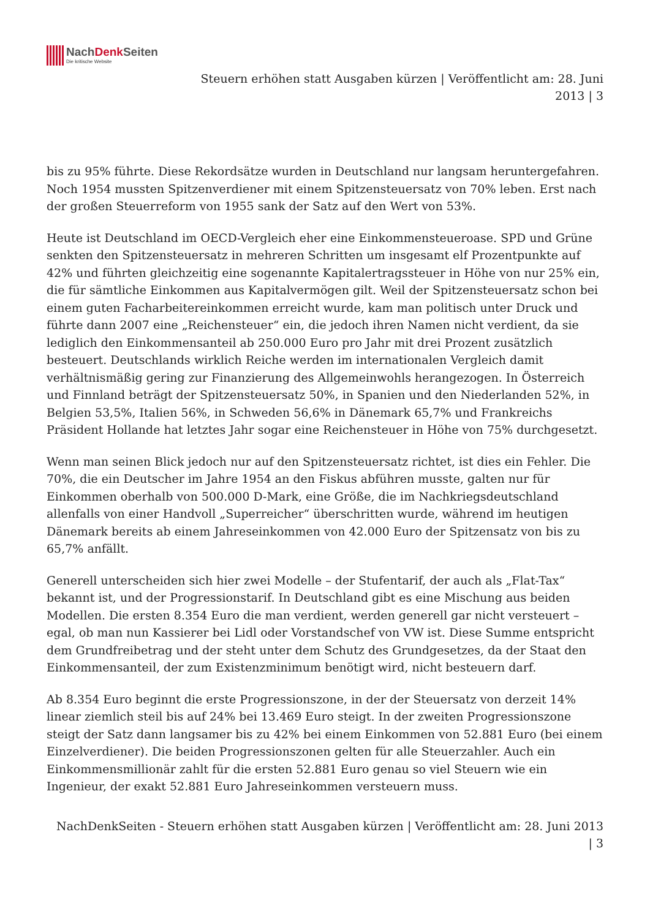NachDenk Seiten
Die kritische Website
Steuern erhöhen statt Ausgaben kürzen | Veröffentlicht am: 28. Juni
2013 | 3
bis zu 95% führte. Diese Rekordsätze wurden in Deutschland nur langsam heruntergefahren. Noch 1954 mussten Spitzenverdiener mit einem Spitzensteuersatz von 70% leben. Erst nach der großen Steuerreform von 1955 sank der Satz auf den Wert von 53%.
Heute ist Deutschland im OECD-Vergleich eher eine Einkommensteueroase. SPD und Grüne senkten den Spitzensteuersatz in mehreren Schritten um insgesamt elf Prozentpunkte auf 42% und führten gleichzeitig eine sogenannte Kapitalertragssteuer in Höhe von nur 25% ein, die für sämtliche Einkommen aus Kapitalvermögen gilt. Weil der Spitzensteuersatz schon bei einem guten Facharbeitereinkommen erreicht wurde, kam man politisch unter Druck und führte dann 2007 eine „Reichensteuer“ ein, die jedoch ihren Namen nicht verdient, da sie lediglich den Einkommensanteil ab 250.000 Euro pro Jahr mit drei Prozent zusätzlich besteuert. Deutschlands wirklich Reiche werden im internationalen Vergleich damit verhältnismäßig gering zur Finanzierung des Allgemeinwohls herangezogen. In Österreich und Finnland beträgt der Spitzensteuersatz 50%, in Spanien und den Niederlanden 52%, in Belgien 53,5%, Italien 56%, in Schweden 56,6% in Dänemark 65,7% und Frankreichs Präsident Hollande hat letztes Jahr sogar eine Reichensteuer in Höhe von 75% durchgesetzt.
Wenn man seinen Blick jedoch nur auf den Spitzensteuersatz richtet, ist dies ein Fehler. Die 70%, die ein Deutscher im Jahre 1954 an den Fiskus abführen musste, galten nur für Einkommen oberhalb von 500.000 D-Mark, eine Größe, die im Nachkriegsdeutschland allenfalls von einer Handvoll „Superreicher“ überschritten wurde, während im heutigen Dänemark bereits ab einem Jahreseinkommen von 42.000 Euro der Spitzensatz von bis zu 65,7% anfällt.
Generell unterscheiden sich hier zwei Modelle – der Stufentarif, der auch als „Flat-Tax“ bekannt ist, und der Progressionstarif. In Deutschland gibt es eine Mischung aus beiden Modellen. Die ersten 8.354 Euro die man verdient, werden generell gar nicht versteuert – egal, ob man nun Kassierer bei Lidl oder Vorstandschef von VW ist. Diese Summe entspricht dem Grundfreibetrag und der steht unter dem Schutz des Grundgesetzes, da der Staat den Einkommensanteil, der zum Existenzminimum benötigt wird, nicht besteuern darf.
Ab 8.354 Euro beginnt die erste Progressionszone, in der der Steuersatz von derzeit 14% linear ziemlich steil bis auf 24% bei 13.469 Euro steigt. In der zweiten Progressionszone steigt der Satz dann langsamer bis zu 42% bei einem Einkommen von 52.881 Euro (bei einem Einzelverdiener). Die beiden Progressionszonen gelten für alle Steuerzahler. Auch ein Einkommensmillionär zahlt für die ersten 52.881 Euro genau so viel Steuern wie ein Ingenieur, der exakt 52.881 Euro Jahreseinkommen versteuern muss.
NachDenkSeiten - Steuern erhöhen statt Ausgaben kürzen | Veröffentlicht am: 28. Juni 2013
| 3